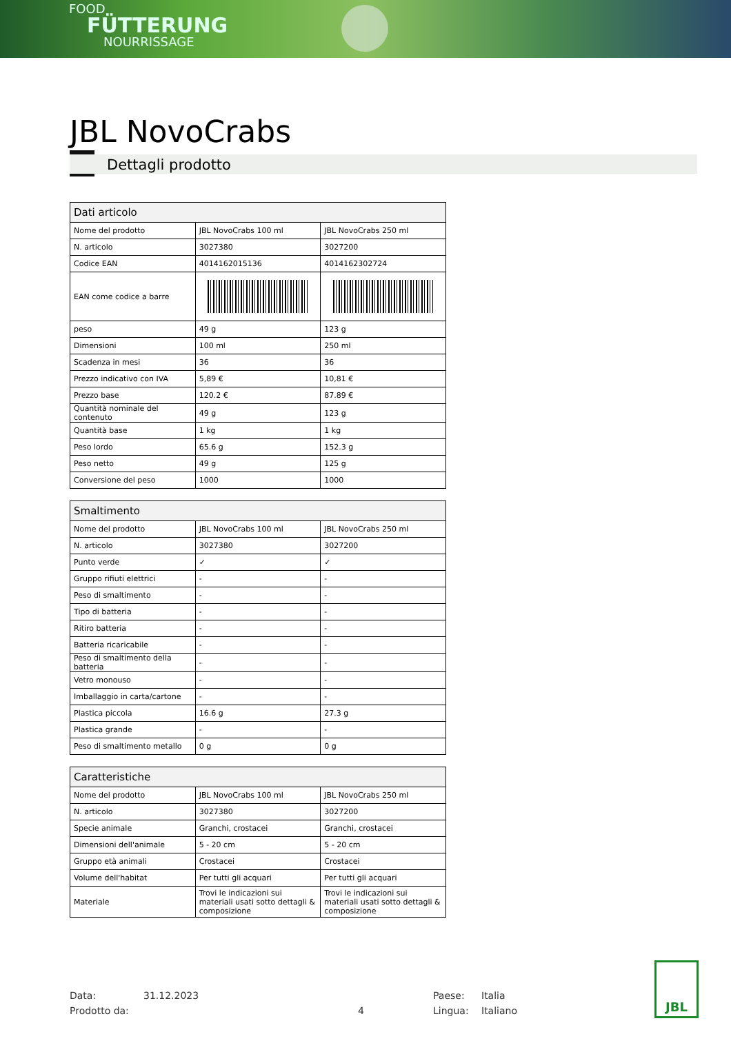FOOD
FÜTTERUNG
NOURRISSAGE
JBL NovoCrabs
Dettagli prodotto
| Dati articolo | | |
| --- | --- | --- |
| Nome del prodotto | JBL NovoCrabs 100 ml | JBL NovoCrabs 250 ml |
| N. articolo | 3027380 | 3027200 |
| Codice EAN | 4014162015136 | 4014162302724 |
| EAN come codice a barre | | |
| peso | 49 g | 123 g |
| Dimensioni | 100 ml | 250 ml |
| Scadenza in mesi | 36 | 36 |
| Prezzo indicativo con IVA | 5,89 € | 10,81 € |
| Prezzo base | 120.2 € | 87.89 € |
| Quantità nominale del contenuto | 49 g | 123 g |
| Quantità base | 1 kg | 1 kg |
| Peso lordo | 65.6 g | 152.3 g |
| Peso netto | 49 g | 125 g |
| Conversione del peso | 1000 | 1000 |
| Smaltimento | | |
| --- | --- | --- |
| Nome del prodotto | JBL NovoCrabs 100 ml | JBL NovoCrabs 250 ml |
| N. articolo | 3027380 | 3027200 |
| Punto verde | ✓ | ✓ |
| Gruppo rifiuti elettrici | - | - |
| Peso di smaltimento | - | - |
| Tipo di batteria | - | - |
| Ritiro batteria | - | - |
| Batteria ricaricabile | - | - |
| Peso di smaltimento della batteria | - | - |
| Vetro monouso | - | - |
| Imballaggio in carta/cartone | - | - |
| Plastica piccola | 16.6 g | 27.3 g |
| Plastica grande | - | - |
| Peso di smaltimento metallo | 0 g | 0 g |
| Caratteristiche | | |
| --- | --- | --- |
| Nome del prodotto | JBL NovoCrabs 100 ml | JBL NovoCrabs 250 ml |
| N. articolo | 3027380 | 3027200 |
| Specie animale | Granchi, crostacei | Granchi, crostacei |
| Dimensioni dell'animale | 5 - 20 cm | 5 - 20 cm |
| Gruppo età animali | Crostacei | Crostacei |
| Volume dell'habitat | Per tutti gli acquari | Per tutti gli acquari |
| Materiale | Trovi le indicazioni sui materiali usati sotto dettagli & composizione | Trovi le indicazioni sui materiali usati sotto dettagli & composizione |
Data:
31.12.2023
Paese:
Italia
Prodotto da:
4
Lingua:
Italiano
JBL